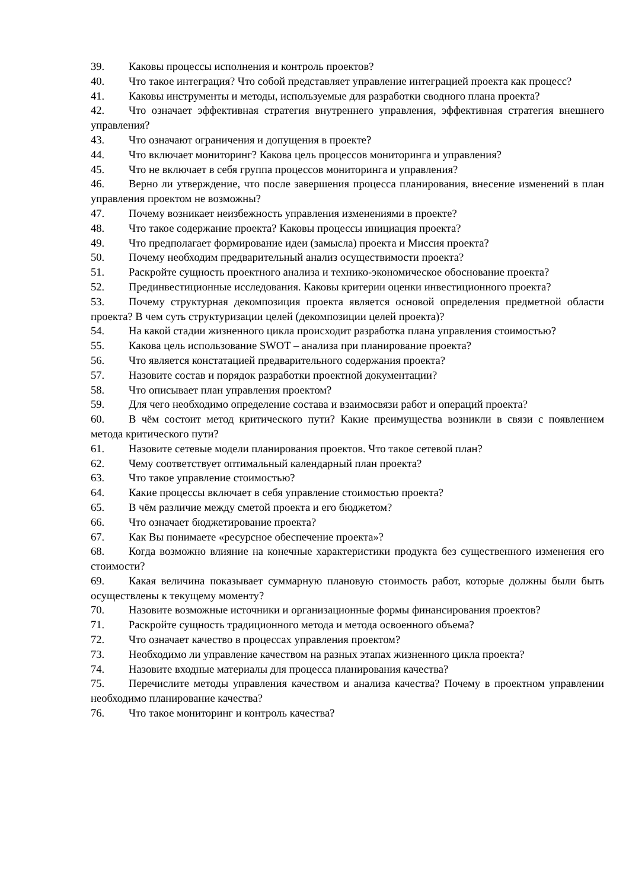39. Каковы процессы исполнения и контроль проектов?
40. Что такое интеграция? Что собой представляет управление интеграцией проекта как процесс?
41. Каковы инструменты и методы, используемые для разработки сводного плана проекта?
42. Что означает эффективная стратегия внутреннего управления, эффективная стратегия внешнего управления?
43. Что означают ограничения и допущения в проекте?
44. Что включает мониторинг? Какова цель процессов мониторинга и управления?
45. Что не включает в себя группа процессов мониторинга и управления?
46. Верно ли утверждение, что после завершения процесса планирования, внесение изменений в план управления проектом не возможны?
47. Почему возникает неизбежность управления изменениями в проекте?
48. Что такое содержание проекта? Каковы процессы инициация проекта?
49. Что предполагает формирование идеи (замысла) проекта и Миссия проекта?
50. Почему необходим предварительный анализ осуществимости проекта?
51. Раскройте сущность проектного анализа и технико-экономическое обоснование проекта?
52. Прединвестиционные исследования. Каковы критерии оценки инвестиционного проекта?
53. Почему структурная декомпозиция проекта является основой определения предметной области проекта? В чем суть структуризации целей (декомпозиции целей проекта)?
54. На какой стадии жизненного цикла происходит разработка плана управления стоимостью?
55. Какова цель использование SWOT – анализа при планирование проекта?
56. Что является констатацией предварительного содержания проекта?
57. Назовите состав и порядок разработки проектной документации?
58. Что описывает план управления проектом?
59. Для чего необходимо определение состава и взаимосвязи работ и операций проекта?
60. В чём состоит метод критического пути? Какие преимущества возникли в связи с появлением метода критического пути?
61. Назовите сетевые модели планирования проектов. Что такое сетевой план?
62. Чему соответствует оптимальный календарный план проекта?
63. Что такое управление стоимостью?
64. Какие процессы включает в себя управление стоимостью проекта?
65. В чём различие между сметой проекта и его бюджетом?
66. Что означает бюджетирование проекта?
67. Как Вы понимаете «ресурсное обеспечение проекта»?
68. Когда возможно влияние на конечные характеристики продукта без существенного изменения его стоимости?
69. Какая величина показывает суммарную плановую стоимость работ, которые должны были быть осуществлены к текущему моменту?
70. Назовите возможные источники и организационные формы финансирования проектов?
71. Раскройте сущность традиционного метода и метода освоенного объема?
72. Что означает качество в процессах управления проектом?
73. Необходимо ли управление качеством на разных этапах жизненного цикла проекта?
74. Назовите входные материалы для процесса планирования качества?
75. Перечислите методы управления качеством и анализа качества? Почему в проектном управлении необходимо планирование качества?
76. Что такое мониторинг и контроль качества?